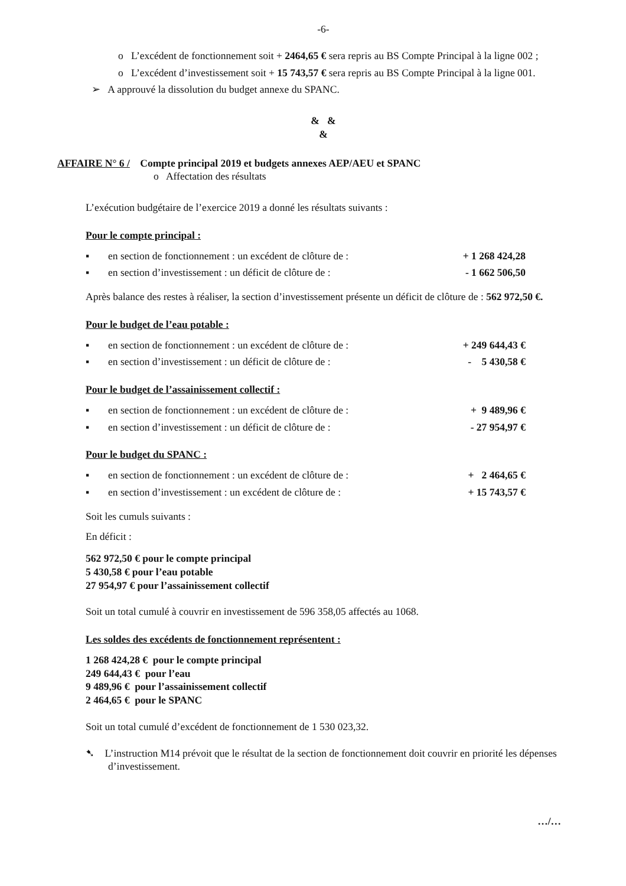-6-
o L’excédent de fonctionnement soit + 2464,65 € sera repris au BS Compte Principal à la ligne 002 ;
o L’excédent d’investissement soit + 15 743,57 € sera repris au BS Compte Principal à la ligne 001.
➢ A approuvé la dissolution du budget annexe du SPANC.
& &
&
AFFAIRE N° 6 / Compte principal 2019 et budgets annexes AEP/AEU et SPANC
o Affectation des résultats
L’exécution budgétaire de l’exercice 2019 a donné les résultats suivants :
Pour le compte principal :
▪ en section de fonctionnement : un excédent de clôture de : + 1 268 424,28
▪ en section d’investissement : un déficit de clôture de : - 1 662 506,50
Après balance des restes à réaliser, la section d’investissement présente un déficit de clôture de : 562 972,50 €.
Pour le budget de l’eau potable :
▪ en section de fonctionnement : un excédent de clôture de : + 249 644,43 €
▪ en section d’investissement : un déficit de clôture de : - 5 430,58 €
Pour le budget de l’assainissement collectif :
▪ en section de fonctionnement : un excédent de clôture de : + 9 489,96 €
▪ en section d’investissement : un déficit de clôture de : - 27 954,97 €
Pour le budget du SPANC :
▪ en section de fonctionnement : un excédent de clôture de : + 2 464,65 €
▪ en section d’investissement : un excédent de clôture de : + 15 743,57 €
Soit les cumuls suivants :
En déficit :
562 972,50 € pour le compte principal
5 430,58 € pour l’eau potable
27 954,97 € pour l’assainissement collectif
Soit un total cumulé à couvrir en investissement de 596 358,05 affectés au 1068.
Les soldes des excédents de fonctionnement représentent :
1 268 424,28 € pour le compte principal
249 644,43 € pour l’eau
9 489,96 € pour l’assainissement collectif
2 464,65 € pour le SPANC
Soit un total cumulé d’excédent de fonctionnement de 1 530 023,32.
➷ L’instruction M14 prévoit que le résultat de la section de fonctionnement doit couvrir en priorité les dépenses d’investissement.
…/…